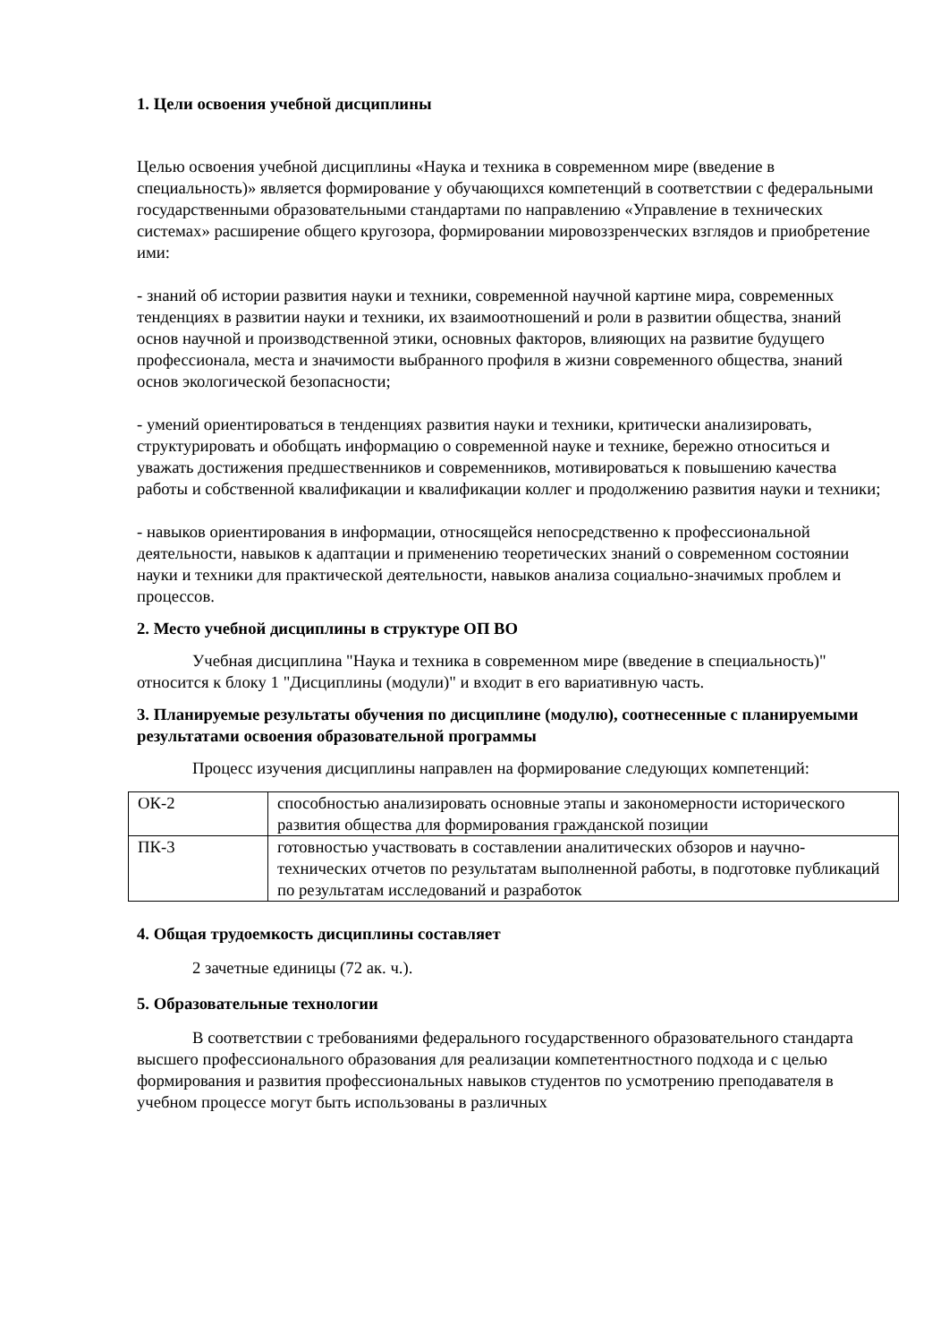1. Цели освоения учебной дисциплины
Целью освоения учебной дисциплины «Наука и техника в современном мире (введение в специальность)» является формирование у обучающихся компетенций в соответствии с федеральными государственными образовательными стандартами по направлению «Управление в технических системах» расширение общего кругозора, формировании мировоззренческих взглядов и приобретение ими:
- знаний об истории развития науки и техники, современной научной картине мира, современных тенденциях в развитии науки и техники, их взаимоотношений и роли в развитии общества, знаний основ научной и производственной этики, основных факторов, влияющих на развитие будущего профессионала, места и значимости выбранного профиля в жизни современного общества, знаний основ экологической безопасности;
- умений ориентироваться в тенденциях развития науки и техники, критически анализировать, структурировать и обобщать информацию о современной науке и технике, бережно относиться и уважать достижения предшественников и современников, мотивироваться к повышению качества работы и собственной квалификации и квалификации коллег и продолжению развития науки и техники;
- навыков ориентирования в информации, относящейся непосредственно к профессиональной деятельности, навыков к адаптации и применению теоретических знаний о современном состоянии науки и техники для практической деятельности, навыков анализа социально-значимых проблем и процессов.
2. Место учебной дисциплины в структуре ОП ВО
Учебная дисциплина "Наука и техника в современном мире (введение в специальность)" относится к блоку 1 "Дисциплины (модули)" и входит в его вариативную часть.
3. Планируемые результаты обучения по дисциплине (модулю), соотнесенные с планируемыми результатами освоения образовательной программы
Процесс изучения дисциплины направлен на формирование следующих компетенций:
| ОК-2 | способностью анализировать основные этапы и закономерности исторического развития общества для формирования гражданской позиции |
| ПК-3 | готовностью участвовать в составлении аналитических обзоров и научно-технических отчетов по результатам выполненной работы, в подготовке публикаций по результатам исследований и разработок |
4. Общая трудоемкость дисциплины составляет
2 зачетные единицы (72 ак. ч.).
5. Образовательные технологии
В соответствии с требованиями федерального государственного образовательного стандарта высшего профессионального образования для реализации компетентностного подхода и с целью формирования и развития профессиональных навыков студентов по усмотрению преподавателя в учебном процессе могут быть использованы в различных